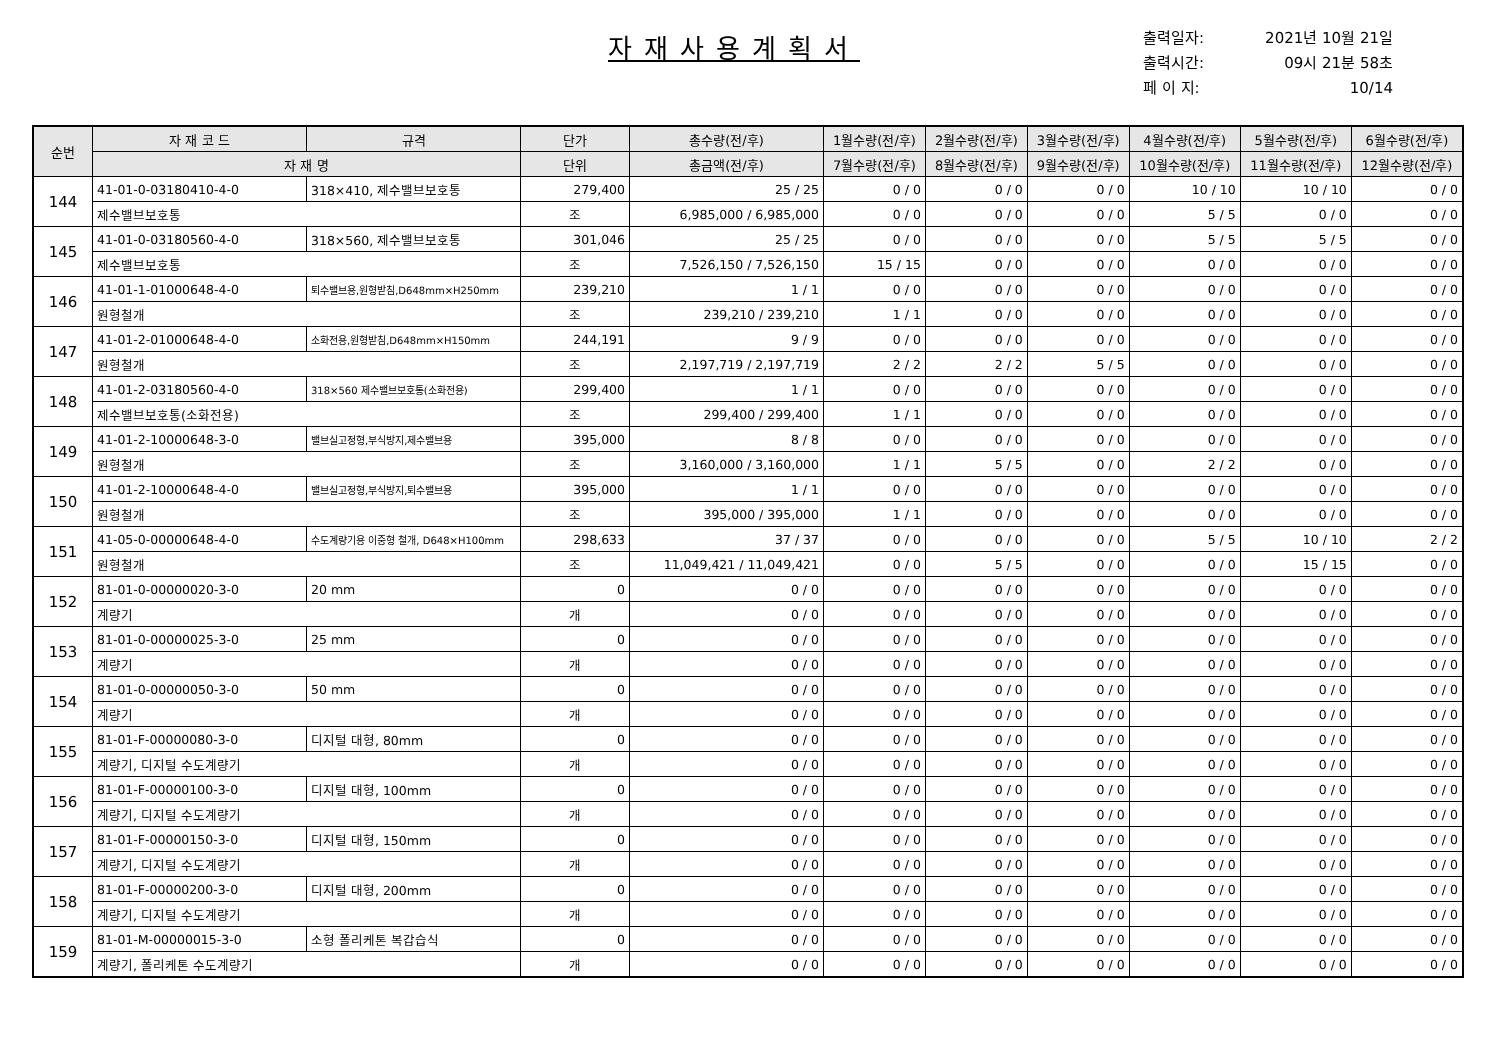자재사용계획서
출력일자: 2021년 10월 21일
출력시간: 09시 21분 58초
페 이 지: 10/14
| 순번 | 자 재 코 드 | 규격 | 단가 | 총수량(전/후) | 1월수량(전/후) | 2월수량(전/후) | 3월수량(전/후) | 4월수량(전/후) | 5월수량(전/후) | 6월수량(전/후) |
| --- | --- | --- | --- | --- | --- | --- | --- | --- | --- | --- |
| | 자 재 명 | | 단위 | 총금액(전/후) | 7월수량(전/후) | 8월수량(전/후) | 9월수량(전/후) | 10월수량(전/후) | 11월수량(전/후) | 12월수량(전/후) |
| 144 | 41-01-0-03180410-4-0 | 318×410, 제수밸브보호통 | 279,400 | 25 / 25 | 0 / 0 | 0 / 0 | 0 / 0 | 10 / 10 | 10 / 10 | 0 / 0 |
| | 제수밸브보호통 | | 조 | 6,985,000 / 6,985,000 | 0 / 0 | 0 / 0 | 0 / 0 | 5 / 5 | 0 / 0 | 0 / 0 |
| 145 | 41-01-0-03180560-4-0 | 318×560, 제수밸브보호통 | 301,046 | 25 / 25 | 0 / 0 | 0 / 0 | 0 / 0 | 5 / 5 | 5 / 5 | 0 / 0 |
| | 제수밸브보호통 | | 조 | 7,526,150 / 7,526,150 | 15 / 15 | 0 / 0 | 0 / 0 | 0 / 0 | 0 / 0 | 0 / 0 |
| 146 | 41-01-1-01000648-4-0 | 퇴수밸브용,원형받침,D648mm×H250mm | 239,210 | 1 / 1 | 0 / 0 | 0 / 0 | 0 / 0 | 0 / 0 | 0 / 0 | 0 / 0 |
| | 원형철개 | | 조 | 239,210 / 239,210 | 1 / 1 | 0 / 0 | 0 / 0 | 0 / 0 | 0 / 0 | 0 / 0 |
| 147 | 41-01-2-01000648-4-0 | 소화전용,원형받침,D648mm×H150mm | 244,191 | 9 / 9 | 0 / 0 | 0 / 0 | 0 / 0 | 0 / 0 | 0 / 0 | 0 / 0 |
| | 원형철개 | | 조 | 2,197,719 / 2,197,719 | 2 / 2 | 2 / 2 | 5 / 5 | 0 / 0 | 0 / 0 | 0 / 0 |
| 148 | 41-01-2-03180560-4-0 | 318×560 제수밸브보호통(소화전용) | 299,400 | 1 / 1 | 0 / 0 | 0 / 0 | 0 / 0 | 0 / 0 | 0 / 0 | 0 / 0 |
| | 제수밸브보호통(소화전용) | | 조 | 299,400 / 299,400 | 1 / 1 | 0 / 0 | 0 / 0 | 0 / 0 | 0 / 0 | 0 / 0 |
| 149 | 41-01-2-10000648-3-0 | 밸브실고정형,부식방지,제수밸브용 | 395,000 | 8 / 8 | 0 / 0 | 0 / 0 | 0 / 0 | 0 / 0 | 0 / 0 | 0 / 0 |
| | 원형철개 | | 조 | 3,160,000 / 3,160,000 | 1 / 1 | 5 / 5 | 0 / 0 | 2 / 2 | 0 / 0 | 0 / 0 |
| 150 | 41-01-2-10000648-4-0 | 밸브실고정형,부식방지,퇴수밸브용 | 395,000 | 1 / 1 | 0 / 0 | 0 / 0 | 0 / 0 | 0 / 0 | 0 / 0 | 0 / 0 |
| | 원형철개 | | 조 | 395,000 / 395,000 | 1 / 1 | 0 / 0 | 0 / 0 | 0 / 0 | 0 / 0 | 0 / 0 |
| 151 | 41-05-0-00000648-4-0 | 수도계량기용 이중형 철개, D648×H100mm | 298,633 | 37 / 37 | 0 / 0 | 0 / 0 | 0 / 0 | 5 / 5 | 10 / 10 | 2 / 2 |
| | 원형철개 | | 조 | 11,049,421 / 11,049,421 | 0 / 0 | 5 / 5 | 0 / 0 | 0 / 0 | 15 / 15 | 0 / 0 |
| 152 | 81-01-0-00000020-3-0 | 20 mm | 0 | 0 / 0 | 0 / 0 | 0 / 0 | 0 / 0 | 0 / 0 | 0 / 0 | 0 / 0 |
| | 계량기 | | 개 | 0 / 0 | 0 / 0 | 0 / 0 | 0 / 0 | 0 / 0 | 0 / 0 | 0 / 0 |
| 153 | 81-01-0-00000025-3-0 | 25 mm | 0 | 0 / 0 | 0 / 0 | 0 / 0 | 0 / 0 | 0 / 0 | 0 / 0 | 0 / 0 |
| | 계량기 | | 개 | 0 / 0 | 0 / 0 | 0 / 0 | 0 / 0 | 0 / 0 | 0 / 0 | 0 / 0 |
| 154 | 81-01-0-00000050-3-0 | 50 mm | 0 | 0 / 0 | 0 / 0 | 0 / 0 | 0 / 0 | 0 / 0 | 0 / 0 | 0 / 0 |
| | 계량기 | | 개 | 0 / 0 | 0 / 0 | 0 / 0 | 0 / 0 | 0 / 0 | 0 / 0 | 0 / 0 |
| 155 | 81-01-F-00000080-3-0 | 디지털 대형, 80mm | 0 | 0 / 0 | 0 / 0 | 0 / 0 | 0 / 0 | 0 / 0 | 0 / 0 | 0 / 0 |
| | 계량기, 디지털 수도계량기 | | 개 | 0 / 0 | 0 / 0 | 0 / 0 | 0 / 0 | 0 / 0 | 0 / 0 | 0 / 0 |
| 156 | 81-01-F-00000100-3-0 | 디지털 대형, 100mm | 0 | 0 / 0 | 0 / 0 | 0 / 0 | 0 / 0 | 0 / 0 | 0 / 0 | 0 / 0 |
| | 계량기, 디지털 수도계량기 | | 개 | 0 / 0 | 0 / 0 | 0 / 0 | 0 / 0 | 0 / 0 | 0 / 0 | 0 / 0 |
| 157 | 81-01-F-00000150-3-0 | 디지털 대형, 150mm | 0 | 0 / 0 | 0 / 0 | 0 / 0 | 0 / 0 | 0 / 0 | 0 / 0 | 0 / 0 |
| | 계량기, 디지털 수도계량기 | | 개 | 0 / 0 | 0 / 0 | 0 / 0 | 0 / 0 | 0 / 0 | 0 / 0 | 0 / 0 |
| 158 | 81-01-F-00000200-3-0 | 디지털 대형, 200mm | 0 | 0 / 0 | 0 / 0 | 0 / 0 | 0 / 0 | 0 / 0 | 0 / 0 | 0 / 0 |
| | 계량기, 디지털 수도계량기 | | 개 | 0 / 0 | 0 / 0 | 0 / 0 | 0 / 0 | 0 / 0 | 0 / 0 | 0 / 0 |
| 159 | 81-01-M-00000015-3-0 | 소형 폴리케톤 복갑습식 | 0 | 0 / 0 | 0 / 0 | 0 / 0 | 0 / 0 | 0 / 0 | 0 / 0 | 0 / 0 |
| | 계량기, 폴리케톤 수도계량기 | | 개 | 0 / 0 | 0 / 0 | 0 / 0 | 0 / 0 | 0 / 0 | 0 / 0 | 0 / 0 |